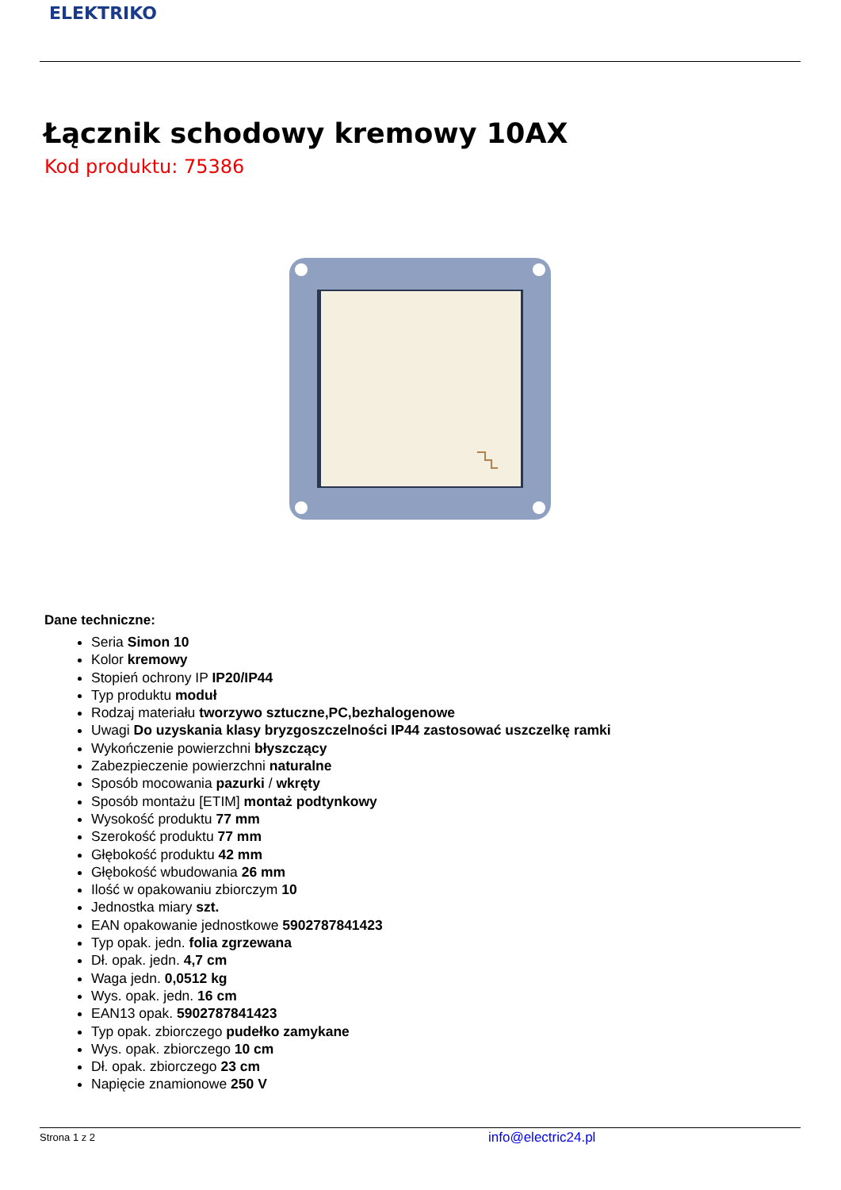ELEKTRIKO
Łącznik schodowy kremowy 10AX
Kod produktu: 75386
Dane techniczne:
Seria Simon 10
Kolor kremowy
Stopień ochrony IP IP20/IP44
Typ produktu moduł
Rodzaj materiału tworzywo sztuczne,PC,bezhalogenowe
Uwagi Do uzyskania klasy bryzgoszczelności IP44 zastosować uszczelkę ramki
Wykończenie powierzchni błyszczący
Zabezpieczenie powierzchni naturalne
Sposób mocowania pazurki / wkręty
Sposób montażu [ETIM] montaż podtynkowy
Wysokość produktu 77 mm
Szerokość produktu 77 mm
Głębokość produktu 42 mm
Głębokość wbudowania 26 mm
Ilość w opakowaniu zbiorczym 10
Jednostka miary szt.
EAN opakowanie jednostkowe 5902787841423
Typ opak. jedn. folia zgrzewana
Dł. opak. jedn. 4,7 cm
Waga jedn. 0,0512 kg
Wys. opak. jedn. 16 cm
EAN13 opak. 5902787841423
Typ opak. zbiorczego pudełko zamykane
Wys. opak. zbiorczego 10 cm
Dł. opak. zbiorczego 23 cm
Napięcie znamionowe 250 V
Strona 1 z 2 info@electric24.pl